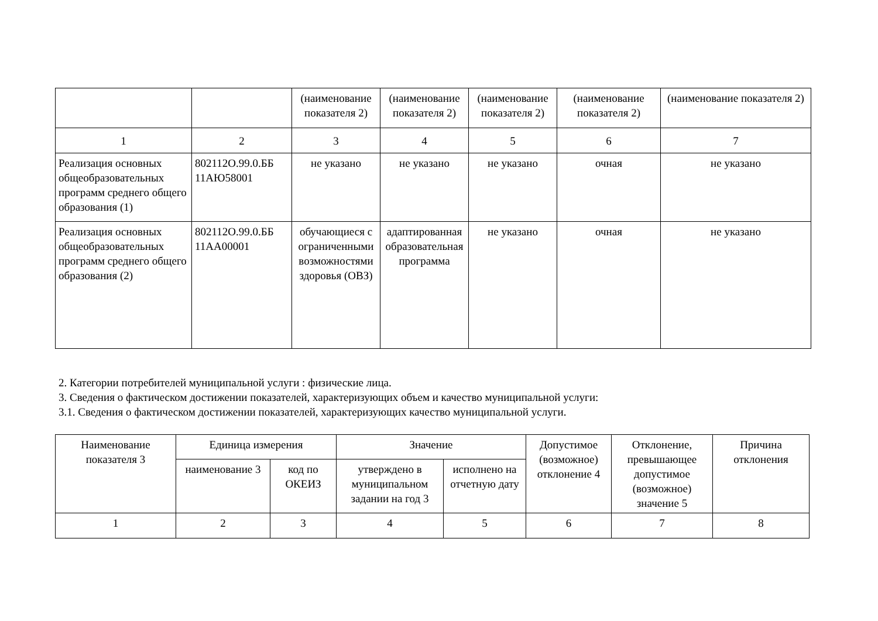| | | (наименование показателя 2) | (наименование показателя 2) | (наименование показателя 2) | (наименование показателя 2) | (наименование показателя 2) |
| 1 | 2 | 3 | 4 | 5 | 6 | 7 |
| Реализация основных общеобразовательных программ среднего общего образования (1) | 802112О.99.0.ББ 11АЮ58001 | не указано | не указано | не указано | очная | не указано |
| Реализация основных общеобразовательных программ среднего общего образования (2) | 802112О.99.0.ББ 11АА00001 | обучающиеся с ограниченными возможностями здоровья (ОВЗ) | адаптированная образовательная программа | не указано | очная | не указано |
2. Категории потребителей муниципальной услуги : физические лица.
3. Сведения о фактическом достижении показателей, характеризующих объем и качество муниципальной услуги:
3.1. Сведения о фактическом достижении показателей, характеризующих качество муниципальной услуги.
| Наименование показателя 3 | Единица измерения | | Значение | | Допустимое (возможное) отклонение 4 | Отклонение, превышающее допустимое (возможное) значение 5 | Причина отклонения |
| --- | --- | --- | --- | --- | --- | --- | --- |
| | наименование 3 | код по ОКЕИЗ | утверждено в муниципальном задании на год 3 | исполнено на отчетную дату | | | |
| 1 | 2 | 3 | 4 | 5 | 6 | 7 | 8 |